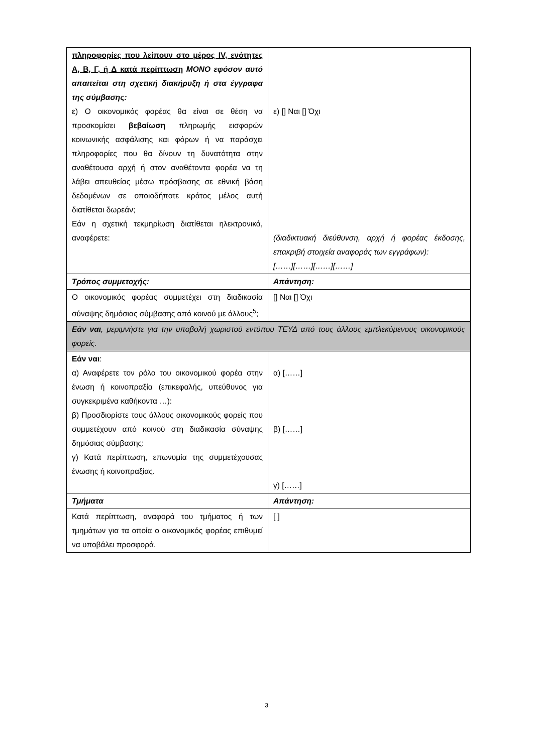| πληροφορίες που λείπουν στο μέρος IV, ενότητες Α, Β, Γ, ή Δ κατά περίπτωση ΜΟΝΟ εφόσον αυτό απαιτείται στη σχετική διακήρυξη ή στα έγγραφα της σύμβασης: ε) Ο οικονομικός φορέας θα είναι σε θέση να προσκομίσει βεβαίωση πληρωμής εισφορών κοινωνικής ασφάλισης και φόρων ή να παράσχει πληροφορίες που θα δίνουν τη δυνατότητα στην αναθέτουσα αρχή ή στον αναθέτοντα φορέα να τη λάβει απευθείας μέσω πρόσβασης σε εθνική βάση δεδομένων σε οποιοδήποτε κράτος μέλος αυτή διατίθεται δωρεάν; Εάν η σχετική τεκμηρίωση διατίθεται ηλεκτρονικά, αναφέρετε: | ε) [] Ναι [] Όχι (διαδικτυακή διεύθυνση, αρχή ή φορέας έκδοσης, επακριβή στοιχεία αναφοράς των εγγράφων): [……][……][……][……] |
| Τρόπος συμμετοχής: | Απάντηση: |
| Ο οικονομικός φορέας συμμετέχει στη διαδικασία σύναψης δημόσιας σύμβασης από κοινού με άλλους<sup>5</sup>; | [] Ναι [] Όχι |
| Εάν ναι , μεριμνήστε για την υποβολή χωριστού εντύπου ΤΕΥΔ από τους άλλους εμπλεκόμενους οικονομικούς φορείς. | |
| Εάν ναι : α) Αναφέρετε τον ρόλο του οικονομικού φορέα στην ένωση ή κοινοπραξία (επικεφαλής, υπεύθυνος για συγκεκριμένα καθήκοντα …): β) Προσδιορίστε τους άλλους οικονομικούς φορείς που συμμετέχουν από κοινού στη διαδικασία σύναψης δημόσιας σύμβασης: γ) Κατά περίπτωση, επωνυμία της συμμετέχουσας ένωσης ή κοινοπραξίας. | α) [……] β) [……] γ) [……] |
| Τμήματα | Απάντηση: |
| Κατά περίπτωση, αναφορά του τμήματος ή των τμημάτων για τα οποία ο οικονομικός φορέας επιθυμεί να υποβάλει προσφορά. | [ ] |
3